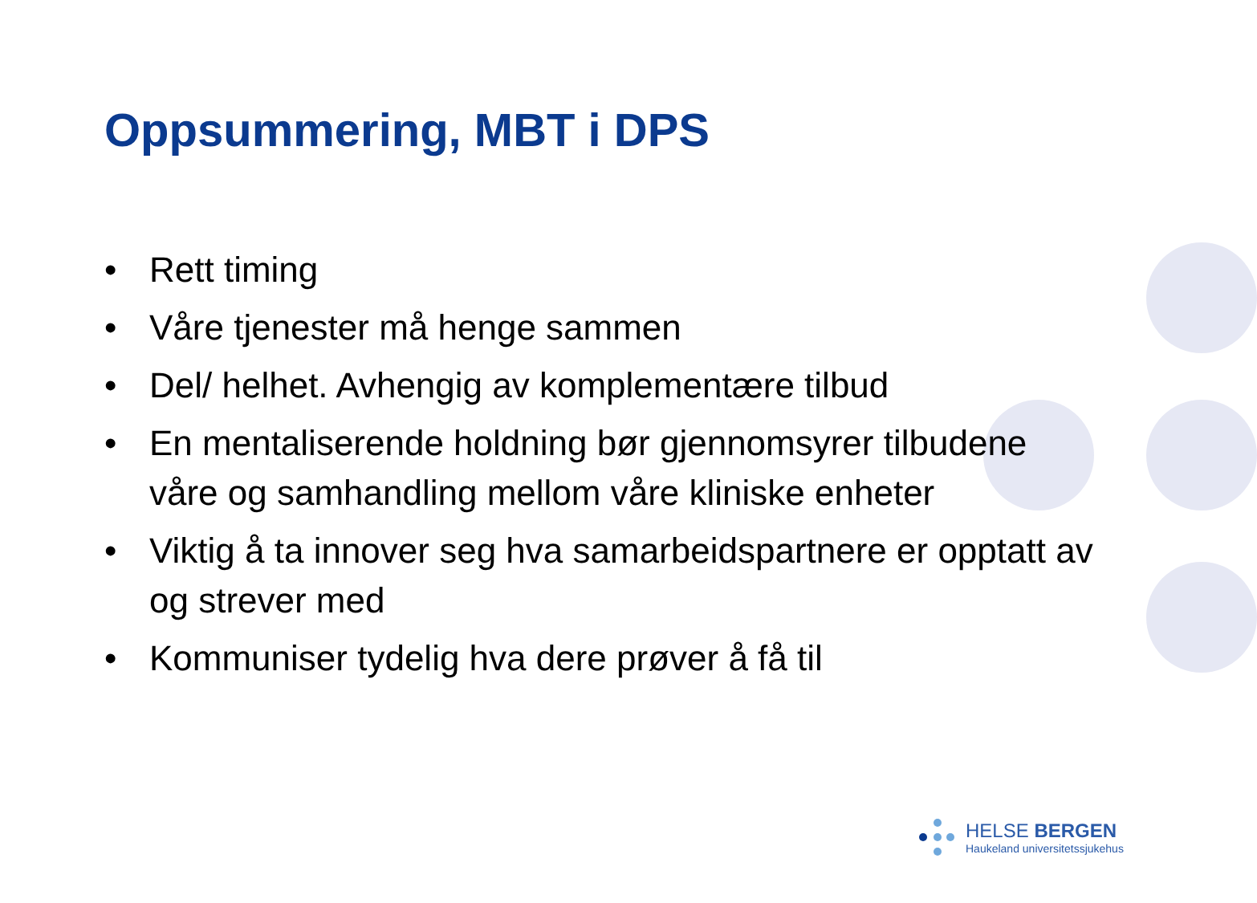Oppsummering, MBT i DPS
• Rett timing
• Våre tjenester må henge sammen
• Del/ helhet. Avhengig av komplementære tilbud
• En mentaliserende holdning bør gjennomsyrer tilbudene våre og samhandling mellom våre kliniske enheter
• Viktig å ta innover seg hva samarbeidspartnere er opptatt av og strever med
• Kommuniser tydelig hva dere prøver å få til
HELSE BERGEN
Haukeland universitetssjukehus